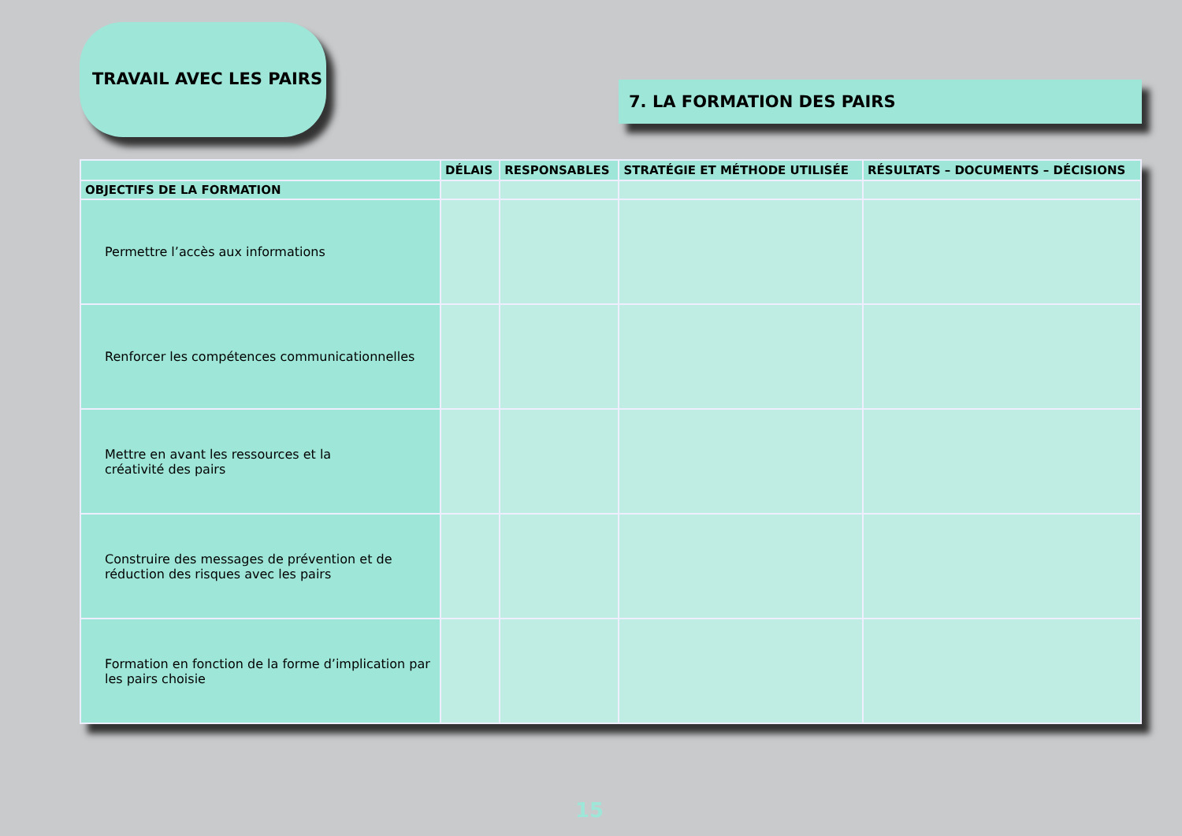TRAVAIL AVEC LES PAIRS
7. LA FORMATION DES PAIRS
| | DÉLAIS | RESPONSABLES | STRATÉGIE ET MÉTHODE UTILISÉE | RÉSULTATS – DOCUMENTS – DÉCISIONS |
| --- | --- | --- | --- | --- |
| OBJECTIFS DE LA FORMATION | | | | |
| Permettre l’accès aux informations | | | | |
| Renforcer les compétences communicationnelles | | | | |
| Mettre en avant les ressources et la créativité des pairs | | | | |
| Construire des messages de prévention et de réduction des risques avec les pairs | | | | |
| Formation en fonction de la forme d’implication par les pairs choisie | | | | |
15